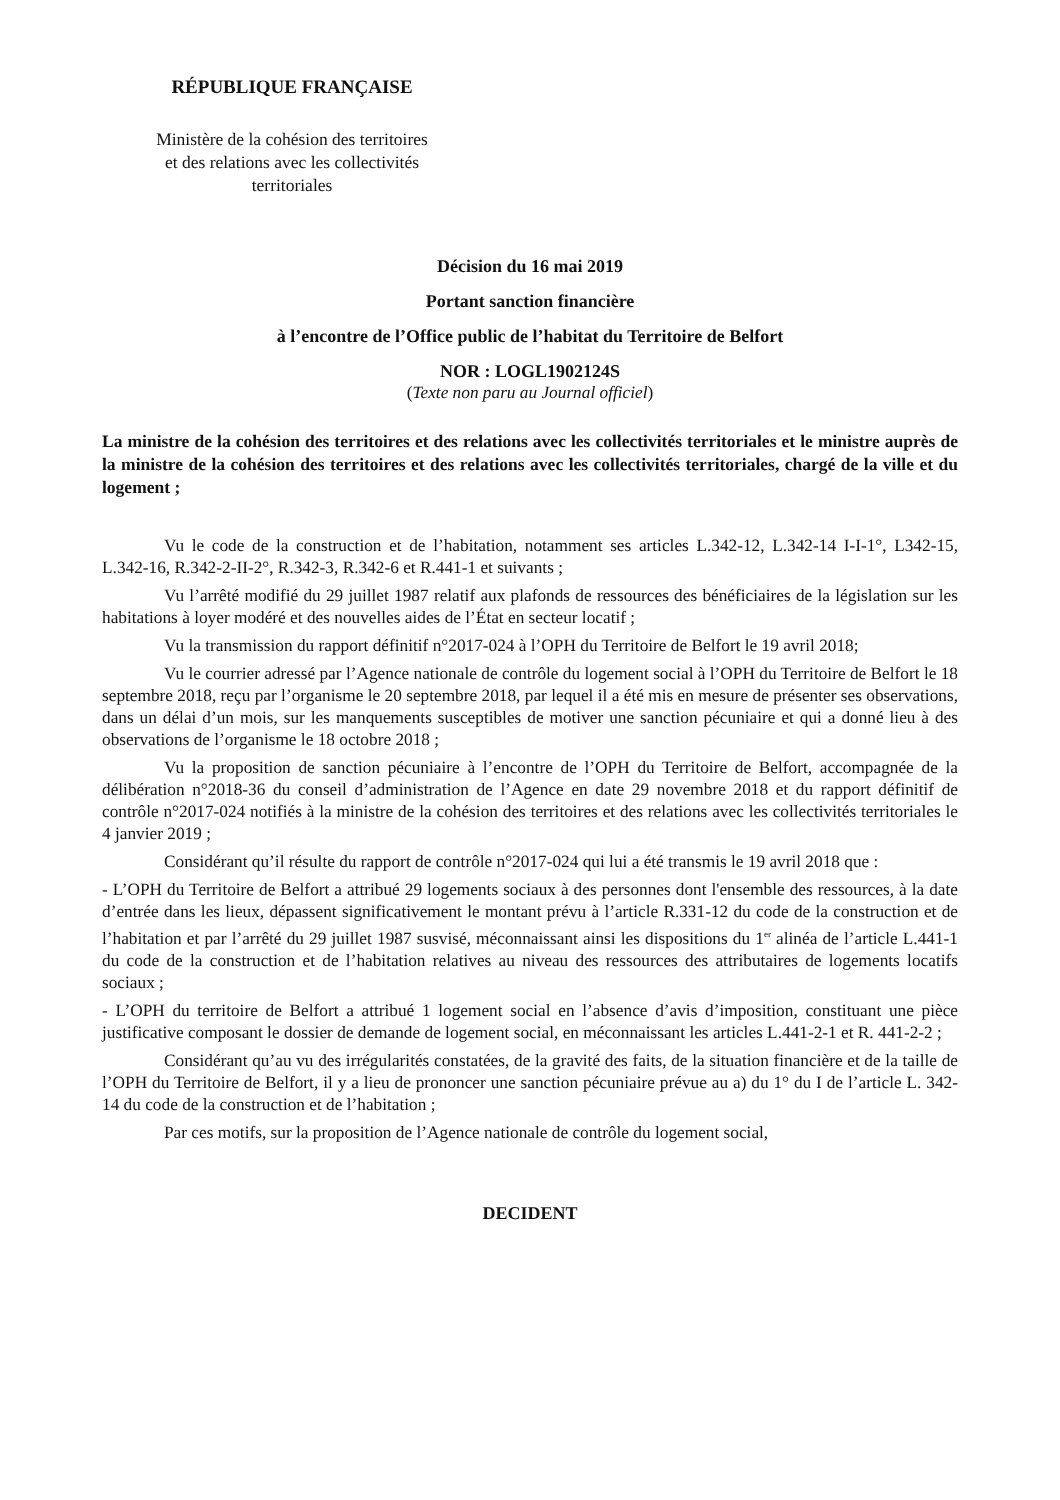RÉPUBLIQUE FRANÇAISE
Ministère de la cohésion des territoires
et des relations avec les collectivités
territoriales
Décision du 16 mai 2019
Portant sanction financière
à l’encontre de l’Office public de l’habitat du Territoire de Belfort
NOR : LOGL1902124S
(Texte non paru au Journal officiel)
La ministre de la cohésion des territoires et des relations avec les collectivités territoriales et le ministre auprès de la ministre de la cohésion des territoires et des relations avec les collectivités territoriales, chargé de la ville et du logement ;
Vu le code de la construction et de l’habitation, notamment ses articles L.342-12, L.342-14 I-I-1°, L342-15, L.342-16, R.342-2-II-2°, R.342-3, R.342-6 et R.441-1 et suivants ;
Vu l’arrêté modifié du 29 juillet 1987 relatif aux plafonds de ressources des bénéficiaires de la législation sur les habitations à loyer modéré et des nouvelles aides de l’État en secteur locatif ;
Vu la transmission du rapport définitif n°2017-024 à l’OPH du Territoire de Belfort le 19 avril 2018;
Vu le courrier adressé par l’Agence nationale de contrôle du logement social à l’OPH du Territoire de Belfort le 18 septembre 2018, reçu par l’organisme le 20 septembre 2018, par lequel il a été mis en mesure de présenter ses observations, dans un délai d’un mois, sur les manquements susceptibles de motiver une sanction pécuniaire et qui a donné lieu à des observations de l’organisme le 18 octobre 2018 ;
Vu la proposition de sanction pécuniaire à l’encontre de l’OPH du Territoire de Belfort, accompagnée de la délibération n°2018-36 du conseil d’administration de l’Agence en date 29 novembre 2018 et du rapport définitif de contrôle n°2017-024 notifiés à la ministre de la cohésion des territoires et des relations avec les collectivités territoriales le 4 janvier 2019 ;
Considérant qu’il résulte du rapport de contrôle n°2017-024 qui lui a été transmis le 19 avril 2018 que :
- L’OPH du Territoire de Belfort a attribué 29 logements sociaux à des personnes dont l'ensemble des ressources, à la date d’entrée dans les lieux, dépassent significativement le montant prévu à l’article R.331-12 du code de la construction et de l’habitation et par l’arrêté du 29 juillet 1987 susvisé, méconnaissant ainsi les dispositions du 1<sup>er</sup> alinéa de l’article L.441-1 du code de la construction et de l’habitation relatives au niveau des ressources des attributaires de logements locatifs sociaux ;
- L’OPH du territoire de Belfort a attribué 1 logement social en l’absence d’avis d’imposition, constituant une pièce justificative composant le dossier de demande de logement social, en méconnaissant les articles L.441-2-1 et R. 441-2-2 ;
Considérant qu’au vu des irrégularités constatées, de la gravité des faits, de la situation financière et de la taille de l’OPH du Territoire de Belfort, il y a lieu de prononcer une sanction pécuniaire prévue au a) du 1° du I de l’article L. 342-14 du code de la construction et de l’habitation ;
Par ces motifs, sur la proposition de l’Agence nationale de contrôle du logement social,
DECIDENT